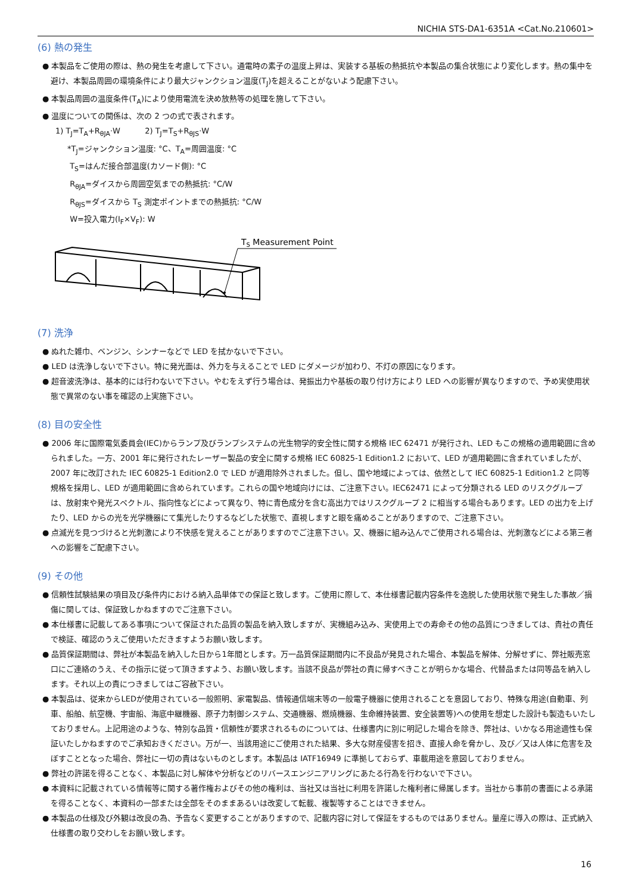NICHIA STS-DA1-6351A <Cat.No.210601>
(6) 熱の発生
● 本製品をご使用の際は、熱の発生を考慮して下さい。通電時の素子の温度上昇は、実装する基板の熱抵抗や本製品の集合状態により変化します。熱の集中を避け、本製品周囲の環境条件により最大ジャンクション温度(T<sub>J</sub>)を超えることがないよう配慮下さい。
● 本製品周囲の温度条件(T<sub>A</sub>)により使用電流を決め放熱等の処理を施して下さい。
● 温度についての関係は、次の 2 つの式で表されます。
1) T<sub>J</sub>=T<sub>A</sub>+R<sub>θJA</sub>·W 2) T<sub>J</sub>=T<sub>S</sub>+R<sub>θJS</sub>·W
*T<sub>J</sub>=ジャンクション温度: °C、T<sub>A</sub>=周囲温度: °C
T<sub>S</sub>=はんだ接合部温度(カソード側): °C
R<sub>θJA</sub>=ダイスから周囲空気までの熱抵抗: °C/W
R<sub>θJS</sub>=ダイスから T<sub>S</sub> 測定ポイントまでの熱抵抗: °C/W
W=投入電力(I<sub>F</sub>×V<sub>F</sub>): W
TS Measurement Point
(7) 洗浄
● ぬれた雑巾、ベンジン、シンナーなどで LED を拭かないで下さい。
● LED は洗浄しないで下さい。特に発光面は、外力を与えることで LED にダメージが加わり、不灯の原因になります。
● 超音波洗浄は、基本的には行わないで下さい。やむをえず行う場合は、発振出力や基板の取り付け方により LED への影響が異なりますので、予め実使用状態で異常のない事を確認の上実施下さい。
(8) 目の安全性
● 2006 年に国際電気委員会(IEC)からランプ及びランプシステムの光生物学的安全性に関する規格 IEC 62471 が発行され、LED もこの規格の適用範囲に含められました。一方、2001 年に発行されたレーザー製品の安全に関する規格 IEC 60825-1 Edition1.2 において、LED が適用範囲に含まれていましたが、2007 年に改訂された IEC 60825-1 Edition2.0 で LED が適用除外されました。但し、国や地域によっては、依然として IEC 60825-1 Edition1.2 と同等規格を採用し、LED が適用範囲に含められています。これらの国や地域向けには、ご注意下さい。IEC62471 によって分類される LED のリスクグループは、放射束や発光スペクトル、指向性などによって異なり、特に青色成分を含む高出力ではリスクグループ 2 に相当する場合もあります。LED の出力を上げたり、LED からの光を光学機器にて集光したりするなどした状態で、直視しますと眼を痛めることがありますので、ご注意下さい。
● 点滅光を見つづけると光刺激により不快感を覚えることがありますのでご注意下さい。又、機器に組み込んでご使用される場合は、光刺激などによる第三者への影響をご配慮下さい。
(9) その他
● 信頼性試験結果の項目及び条件内における納入品単体での保証と致します。ご使用に際して、本仕様書記載内容条件を逸脱した使用状態で発生した事故／損傷に関しては、保証致しかねますのでご注意下さい。
● 本仕様書に記載してある事項について保証された品質の製品を納入致しますが、実機組み込み、実使用上での寿命その他の品質につきましては、貴社の責任で検証、確認のうえご使用いただきますようお願い致します。
● 品質保証期間は、弊社が本製品を納入した日から1年間とします。万一品質保証期間内に不良品が発見された場合、本製品を解体、分解せずに、弊社販売窓口にご連絡のうえ、その指示に従って頂きますよう、お願い致します。当該不良品が弊社の責に帰すべきことが明らかな場合、代替品または同等品を納入します。それ以上の責につきましてはご容赦下さい。
● 本製品は、従来からLEDが使用されている一般照明、家電製品、情報通信端末等の一般電子機器に使用されることを意図しており、特殊な用途(自動車、列車、船舶、航空機、宇宙船、海底中継機器、原子力制御システム、交通機器、燃焼機器、生命維持装置、安全装置等)への使用を想定した設計も製造もいたしておりません。上記用途のような、特別な品質・信頼性が要求されるものについては、仕様書内に別に明記した場合を除き、弊社は、いかなる用途適性も保証いたしかねますのでご承知おきください。万が一、当該用途にご使用された結果、多大な財産侵害を招き、直接人命を脅かし、及び／又は人体に危害を及ぼすこととなった場合、弊社に一切の責はないものとします。本製品は IATF16949 に準拠しておらず、車載用途を意図しておりません。
● 弊社の許諾を得ることなく、本製品に対し解体や分析などのリバースエンジニアリングにあたる行為を行わないで下さい。
● 本資料に記載されている情報等に関する著作権およびその他の権利は、当社又は当社に利用を許諾した権利者に帰属します。当社から事前の書面による承諾を得ることなく、本資料の一部または全部をそのままあるいは改変して転載、複製等することはできません。
● 本製品の仕様及び外観は改良の為、予告なく変更することがありますので、記載内容に対して保証をするものではありません。量産に導入の際は、正式納入仕様書の取り交わしをお願い致します。
16